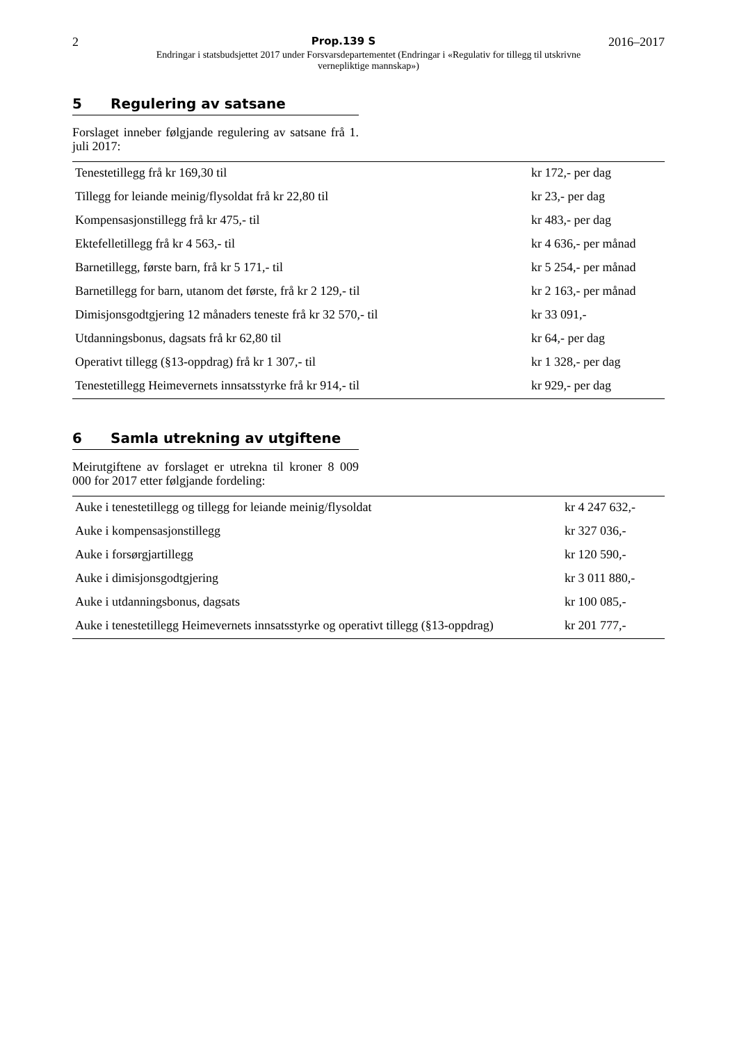2 Prop.139 S 2016–2017
Endringar i statsbudsjettet 2017 under Forsvarsdepartementet (Endringar i «Regulativ for tillegg til utskrivne
vernepliktige mannskap»)
5 Regulering av satsane
Forslaget inneber følgjande regulering av satsane frå 1. juli 2017:
| Tenestetillegg frå kr 169,30 til | kr 172,- per dag |
| Tillegg for leiande meinig/flysoldat frå kr 22,80 til | kr 23,- per dag |
| Kompensasjonstillegg frå kr 475,- til | kr 483,- per dag |
| Ektefelletillegg frå kr 4 563,- til | kr 4 636,- per månad |
| Barnetillegg, første barn, frå kr 5 171,- til | kr 5 254,- per månad |
| Barnetillegg for barn, utanom det første, frå kr 2 129,- til | kr 2 163,- per månad |
| Dimisjonsgodtgjering 12 månaders teneste frå kr 32 570,- til | kr 33 091,- |
| Utdanningsbonus, dagsats frå kr 62,80 til | kr 64,- per dag |
| Operativt tillegg (§13-oppdrag) frå kr 1 307,- til | kr 1 328,- per dag |
| Tenestetillegg Heimevernets innsatsstyrke frå kr 914,- til | kr 929,- per dag |
6 Samla utrekning av utgiftene
Meirutgiftene av forslaget er utrekna til kroner 8 009 000 for 2017 etter følgjande fordeling:
| Auke i tenestetillegg og tillegg for leiande meinig/flysoldat | kr 4 247 632,- |
| Auke i kompensasjonstillegg | kr 327 036,- |
| Auke i forsørgjartillegg | kr 120 590,- |
| Auke i dimisjonsgodtgjering | kr 3 011 880,- |
| Auke i utdanningsbonus, dagsats | kr 100 085,- |
| Auke i tenestetillegg Heimevernets innsatsstyrke og operativt tillegg (§13-oppdrag) | kr 201 777,- |